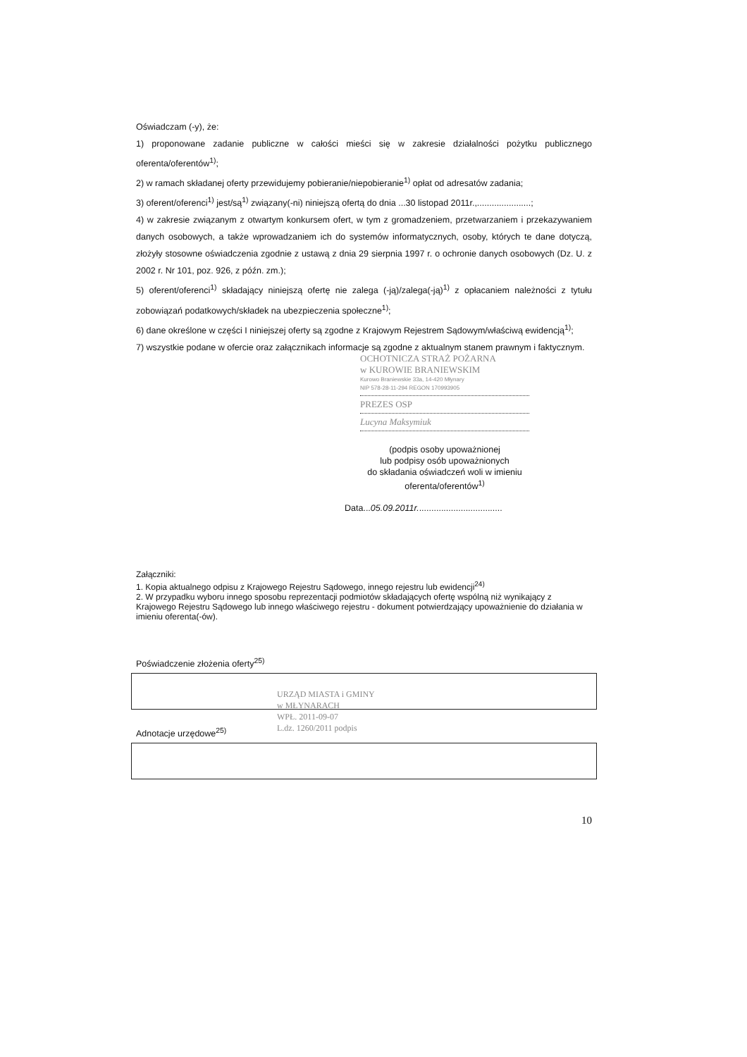Oświadczam (-y), że:
1) proponowane zadanie publiczne w całości mieści się w zakresie działalności pożytku publicznego oferenta/oferentów<sup>1)</sup>;
2) w ramach składanej oferty przewidujemy pobieranie/niepobieranie<sup>1)</sup> opłat od adresatów zadania;
3) oferent/oferenci<sup>1)</sup> jest/są<sup>1)</sup> związany(-ni) niniejszą ofertą do dnia ...30 listopad 2011r.,......................;
4) w zakresie związanym z otwartym konkursem ofert, w tym z gromadzeniem, przetwarzaniem i przekazywaniem danych osobowych, a także wprowadzaniem ich do systemów informatycznych, osoby, których te dane dotyczą, złożyły stosowne oświadczenia zgodnie z ustawą z dnia 29 sierpnia 1997 r. o ochronie danych osobowych (Dz. U. z 2002 r. Nr 101, poz. 926, z późn. zm.);
5) oferent/oferenci<sup>1)</sup> składający niniejszą ofertę nie zalega (-ją)/zalega(-ją)<sup>1)</sup> z opłacaniem należności z tytułu zobowiązań podatkowych/składek na ubezpieczenia społeczne<sup>1)</sup>;
6) dane określone w części I niniejszej oferty są zgodne z Krajowym Rejestrem Sądowym/właściwą ewidencją<sup>1)</sup>;
7) wszystkie podane w ofercie oraz załącznikach informacje są zgodne z aktualnym stanem prawnym i faktycznym.
OCHOTNICZA STRAŻ POŻARNA
w KUROWIE BRANIEWSKIM
Kurowo Braniewskie 33a, 14-420 Młynary
NIP 578-28-11-294 REGON 170993905
PREZES OSP
Lucyna Maksymiuk
(podpis osoby upoważnionej
lub podpisy osób upoważnionych
do składania oświadczeń woli w imieniu
oferenta/oferentów<sup>1)</sup>
Data...05.09.2011r...................................
Załączniki:
1. Kopia aktualnego odpisu z Krajowego Rejestru Sądowego, innego rejestru lub ewidencji<sup>24)</sup>
2. W przypadku wyboru innego sposobu reprezentacji podmiotów składających ofertę wspólną niż wynikający z Krajowego Rejestru Sądowego lub innego właściwego rejestru - dokument potwierdzający upoważnienie do działania w imieniu oferenta(-ów).
Poświadczenie złożenia oferty<sup>25)</sup>
URZĄD MIASTA i GMINY
w MŁYNARACH
WPŁ. 2011-09-07
L.dz. 1260/2011 podpis
Adnotacje urzędowe<sup>25)</sup>
10